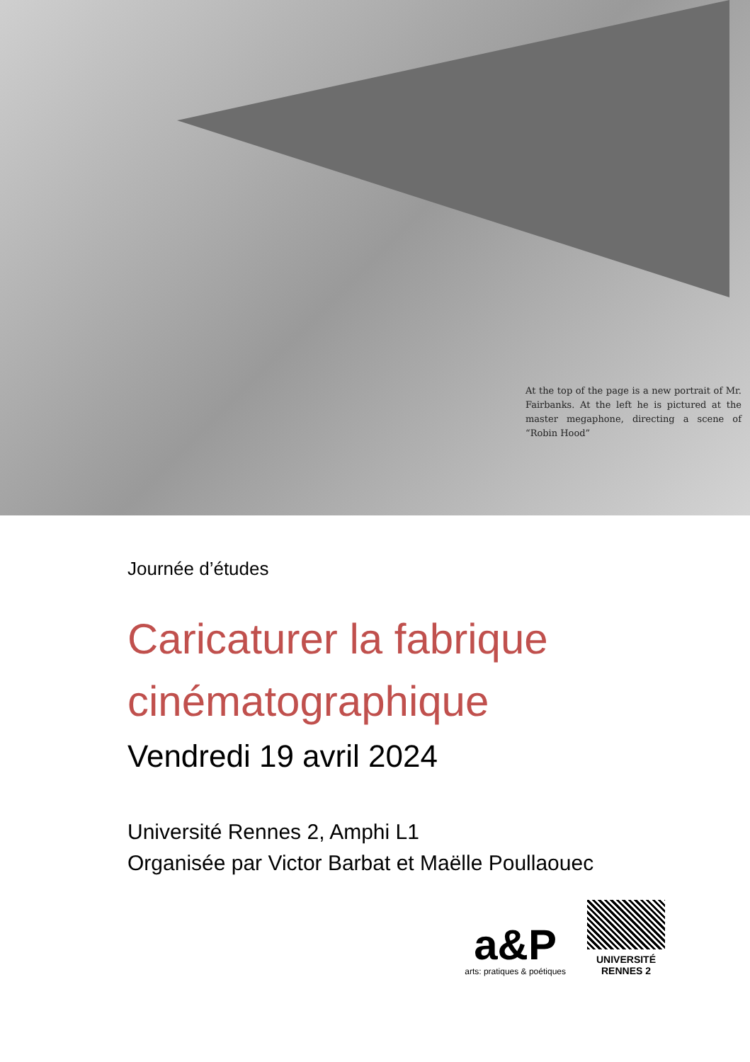At the top of the page is a new portrait of Mr. Fairbanks. At the left he is pictured at the master megaphone, directing a scene of “Robin Hood”
Journée d’études
Caricaturer la fabrique cinématographique
Vendredi 19 avril 2024
Université Rennes 2, Amphi L1
Organisée par Victor Barbat et Maëlle Poullaouec
a&P
arts: pratiques & poétiques
UNIVERSITÉ
RENNES 2